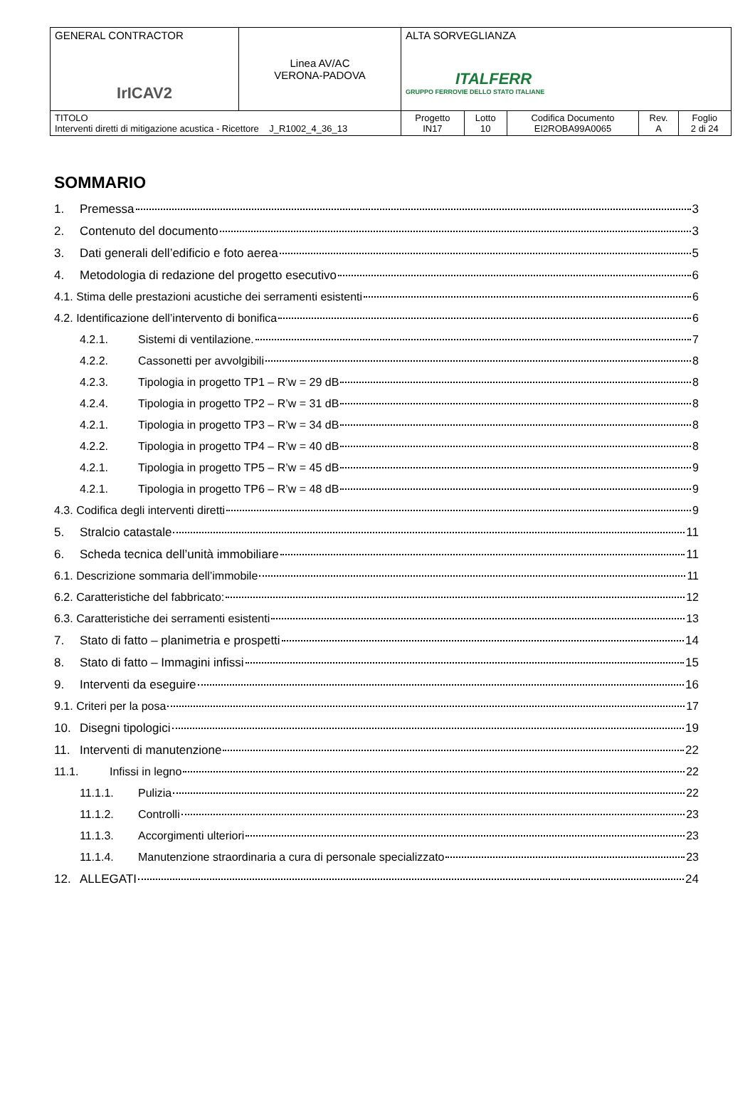| GENERAL CONTRACTOR IrICAV2 | Linea AV/AC VERONA-PADOVA | ALTA SORVEGLIANZA ITALFERR GRUPPO FERROVIE DELLO STATO ITALIANE | | | | |
| TITOLO Interventi diretti di mitigazione acustica - Ricettore J_R1002_4_36_13 | | Progetto IN17 | Lotto 10 | Codifica Documento EI2ROBA99A0065 | Rev. A | Foglio 2 di 24 |
SOMMARIO
1. Premessa 3
2. Contenuto del documento 3
3. Dati generali dell’edificio e foto aerea 5
4. Metodologia di redazione del progetto esecutivo 6
4.1. Stima delle prestazioni acustiche dei serramenti esistenti 6
4.2. Identificazione dell’intervento di bonifica 6
4.2.1. Sistemi di ventilazione. 7
4.2.2. Cassonetti per avvolgibili 8
4.2.3. Tipologia in progetto TP1 – R’w = 29 dB 8
4.2.4. Tipologia in progetto TP2 – R’w = 31 dB 8
4.2.1. Tipologia in progetto TP3 – R’w = 34 dB 8
4.2.2. Tipologia in progetto TP4 – R’w = 40 dB 8
4.2.1. Tipologia in progetto TP5 – R’w = 45 dB 9
4.2.1. Tipologia in progetto TP6 – R’w = 48 dB 9
4.3. Codifica degli interventi diretti 9
5. Stralcio catastale 11
6. Scheda tecnica dell’unità immobiliare 11
6.1. Descrizione sommaria dell’immobile 11
6.2. Caratteristiche del fabbricato: 12
6.3. Caratteristiche dei serramenti esistenti 13
7. Stato di fatto – planimetria e prospetti 14
8. Stato di fatto – Immagini infissi 15
9. Interventi da eseguire 16
9.1. Criteri per la posa 17
10. Disegni tipologici 19
11. Interventi di manutenzione 22
11.1. Infissi in legno 22
11.1.1. Pulizia 22
11.1.2. Controlli 23
11.1.3. Accorgimenti ulteriori 23
11.1.4. Manutenzione straordinaria a cura di personale specializzato 23
12. ALLEGATI 24